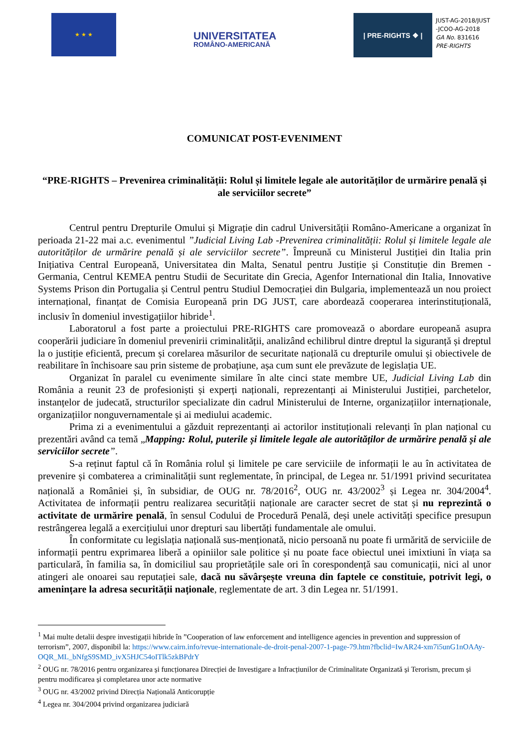★ ★ ★
UNIVERSITATEA
ROMÂNO-AMERICANĂ
| PRE-RIGHTS ❖ |
JUST-AG-2018/JUST
-JCOO-AG-2018
GA No. 831616
PRE-RIGHTS
COMUNICAT POST-EVENIMENT
“PRE-RIGHTS – Prevenirea criminalității: Rolul și limitele legale ale autorităților de urmărire penală și ale serviciilor secrete”
Centrul pentru Drepturile Omului și Migrație din cadrul Universității Româno-Americane a organizat în perioada 21-22 mai a.c. evenimentul ”Judicial Living Lab -Prevenirea criminalității: Rolul și limitele legale ale autorităților de urmărire penală și ale serviciilor secrete”. Împreună cu Ministerul Justiției din Italia prin Inițiativa Central Europeană, Universitatea din Malta, Senatul pentru Justiție și Constituție din Bremen - Germania, Centrul KEMEA pentru Studii de Securitate din Grecia, Agenfor International din Italia, Innovative Systems Prison din Portugalia și Centrul pentru Studiul Democrației din Bulgaria, implementează un nou proiect internațional, finanțat de Comisia Europeană prin DG JUST, care abordează cooperarea interinstituțională, inclusiv în domeniul investigațiilor hibride<sup>1</sup>.
Laboratorul a fost parte a proiectului PRE-RIGHTS care promovează o abordare europeană asupra cooperării judiciare în domeniul prevenirii criminalității, analizând echilibrul dintre dreptul la siguranță și dreptul la o justiție eficientă, precum și corelarea măsurilor de securitate națională cu drepturile omului și obiectivele de reabilitare în închisoare sau prin sisteme de probațiune, așa cum sunt ele prevăzute de legislația UE.
Organizat în paralel cu evenimente similare în alte cinci state membre UE, Judicial Living Lab din România a reunit 23 de profesioniști și experți naționali, reprezentanți ai Ministerului Justiției, parchetelor, instanțelor de judecată, structurilor specializate din cadrul Ministerului de Interne, organizațiilor internaționale, organizațiilor nonguvernamentale și ai mediului academic.
Prima zi a evenimentului a găzduit reprezentanți ai actorilor instituționali relevanți în plan național cu prezentări având ca temă „Mapping: Rolul, puterile și limitele legale ale autorităților de urmărire penală și ale serviciilor secrete”.
S-a reținut faptul că în România rolul și limitele pe care serviciile de informații le au în activitatea de prevenire și combaterea a criminalității sunt reglementate, în principal, de Legea nr. 51/1991 privind securitatea națională a României și, în subsidiar, de OUG nr. 78/2016<sup>2</sup>, OUG nr. 43/2002<sup>3</sup> și Legea nr. 304/2004<sup>4</sup>. Activitatea de informații pentru realizarea securității naționale are caracter secret de stat și nu reprezintă o activitate de urmărire penală, în sensul Codului de Procedură Penală, deși unele activități specifice presupun restrângerea legală a exercițiului unor drepturi sau libertăți fundamentale ale omului.
În conformitate cu legislația națională sus-menționată, nicio persoană nu poate fi urmărită de serviciile de informații pentru exprimarea liberă a opiniilor sale politice și nu poate face obiectul unei imixtiuni în viața sa particulară, în familia sa, în domiciliul sau proprietățile sale ori în corespondență sau comunicații, nici al unor atingeri ale onoarei sau reputației sale, dacă nu săvârșește vreuna din faptele ce constituie, potrivit legi, o amenințare la adresa securității naționale, reglementate de art. 3 din Legea nr. 51/1991.
<sup>1</sup> Mai multe detalii despre investigații hibride în ”Cooperation of law enforcement and intelligence agencies in prevention and suppression of terrorism”, 2007, disponibil la: https://www.cairn.info/revue-internationale-de-droit-penal-2007-1-page-79.htm?fbclid=IwAR24-xm7i5unG1nOAAy-OQR_ML_bNfgS9SMD_ivX5HJC54oITlk5zkBPdrY
<sup>2</sup> OUG nr. 78/2016 pentru organizarea și funcționarea Direcției de Investigare a Infracțiunilor de Criminalitate Organizată și Terorism, precum și pentru modificarea și completarea unor acte normative
<sup>3</sup> OUG nr. 43/2002 privind Direcția Națională Anticorupție
<sup>4</sup> Legea nr. 304/2004 privind organizarea judiciară